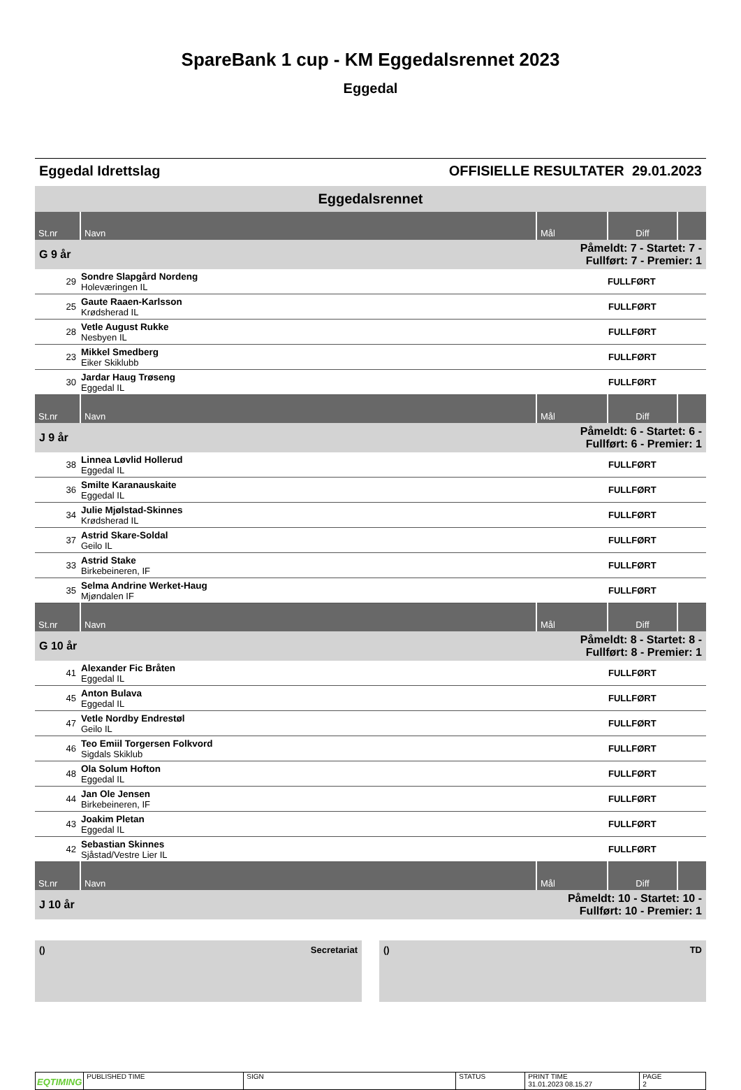SpareBank 1 cup - KM Eggedalsrennet 2023
Eggedal
Eggedal Idrettslag OFFISIELLE RESULTATER 29.01.2023
Eggedalsrennet
| St.nr | Navn | Mål | Diff | |
| --- | --- | --- | --- | --- |
| G 9 år | | Påmeldt: 7 - Startet: 7 - Fullført: 7 - Premier: 1 | | |
| 29 | Sondre Slapgård Nordeng Holeværingen IL | | FULLFØRT | |
| 25 | Gaute Raaen-Karlsson Krødsherad IL | | FULLFØRT | |
| 28 | Vetle August Rukke Nesbyen IL | | FULLFØRT | |
| 23 | Mikkel Smedberg Eiker Skiklubb | | FULLFØRT | |
| 30 | Jardar Haug Trøseng Eggedal IL | | FULLFØRT | |
| St.nr | Navn | Mål | Diff | |
| J 9 år | | Påmeldt: 6 - Startet: 6 - Fullført: 6 - Premier: 1 | | |
| 38 | Linnea Løvlid Hollerud Eggedal IL | | FULLFØRT | |
| 36 | Smilte Karanauskaite Eggedal IL | | FULLFØRT | |
| 34 | Julie Mjølstad-Skinnes Krødsherad IL | | FULLFØRT | |
| 37 | Astrid Skare-Soldal Geilo IL | | FULLFØRT | |
| 33 | Astrid Stake Birkebeineren, IF | | FULLFØRT | |
| 35 | Selma Andrine Werket-Haug Mjøndalen IF | | FULLFØRT | |
| St.nr | Navn | Mål | Diff | |
| G 10 år | | Påmeldt: 8 - Startet: 8 - Fullført: 8 - Premier: 1 | | |
| 41 | Alexander Fic Bråten Eggedal IL | | FULLFØRT | |
| 45 | Anton Bulava Eggedal IL | | FULLFØRT | |
| 47 | Vetle Nordby Endrestøl Geilo IL | | FULLFØRT | |
| 46 | Teo Emiil Torgersen Folkvord Sigdals Skiklub | | FULLFØRT | |
| 48 | Ola Solum Hofton Eggedal IL | | FULLFØRT | |
| 44 | Jan Ole Jensen Birkebeineren, IF | | FULLFØRT | |
| 43 | Joakim Pletan Eggedal IL | | FULLFØRT | |
| 42 | Sebastian Skinnes Sjåstad/Vestre Lier IL | | FULLFØRT | |
| St.nr | Navn | Mål | Diff | |
| J 10 år | | Påmeldt: 10 - Startet: 10 - Fullført: 10 - Premier: 1 | | |
() Secretariat () TD
EQTIMING
PUBLISHED TIME SIGN STATUS PRINT TIME
31.01.2023 08.15.27
PAGE
2